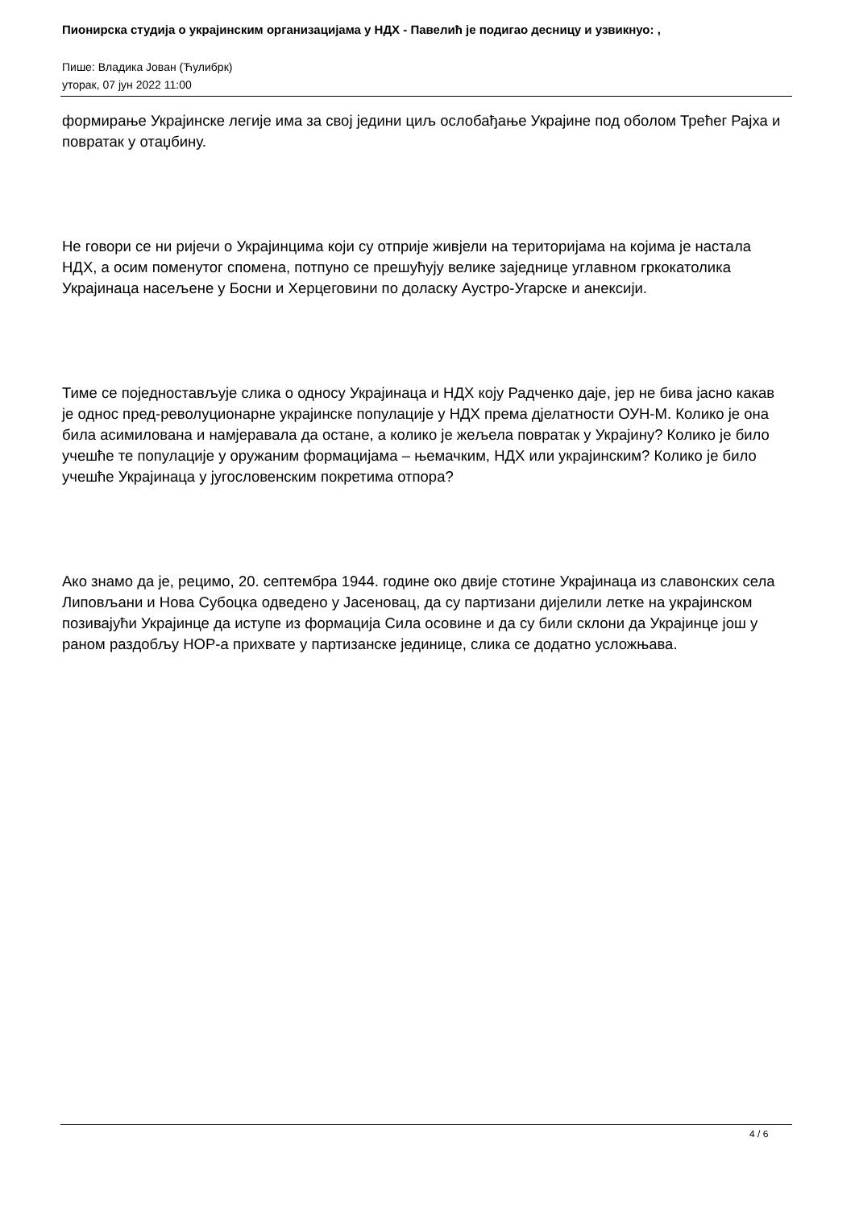Пионирска студија о украјинским организацијама у НДХ - Павелић је подигао десницу и узвикнуо: ,
Пише: Владика Јован (Ћулибрк)
уторак, 07 јун 2022 11:00
формирање Украјинске легије има за свој једини циљ ослобађање Украјине под оболом Трећег Рајха и повратак у отаџбину.
Не говори се ни ријечи о Украјинцима који су отприје живјели на територијама на којима је настала НДХ, а осим поменутог спомена, потпуно се прешућују велике заједнице углавном гркокатолика Украјинаца насељене у Босни и Херцеговини по доласку Аустро-Угарске и анексији.
Тиме се поједностављује слика о односу Украјинаца и НДХ коју Радченко даје, јер не бива јасно какав је однос пред-револуционарне украјинске популације у НДХ према дјелатности ОУН-М. Колико је она била асимилована и намјеравала да остане, а колико је жељела повратак у Украјину? Колико је било учешће те популације у оружаним формацијама – њемачким, НДХ или украјинским? Колико је било учешће Украјинаца у југословенским покретима отпора?
Ако знамо да је, рецимо, 20. септембра 1944. године око двије стотине Украјинаца из славонских села Липовљани и Нова Субоцка одведено у Јасеновац, да су партизани дијелили летке на украјинском позивајући Украјинце да иступе из формација Сила осовине и да су били склони да Украјинце још у раном раздобљу НОР-а прихвате у партизанске јединице, слика се додатно усложњава.
4 / 6